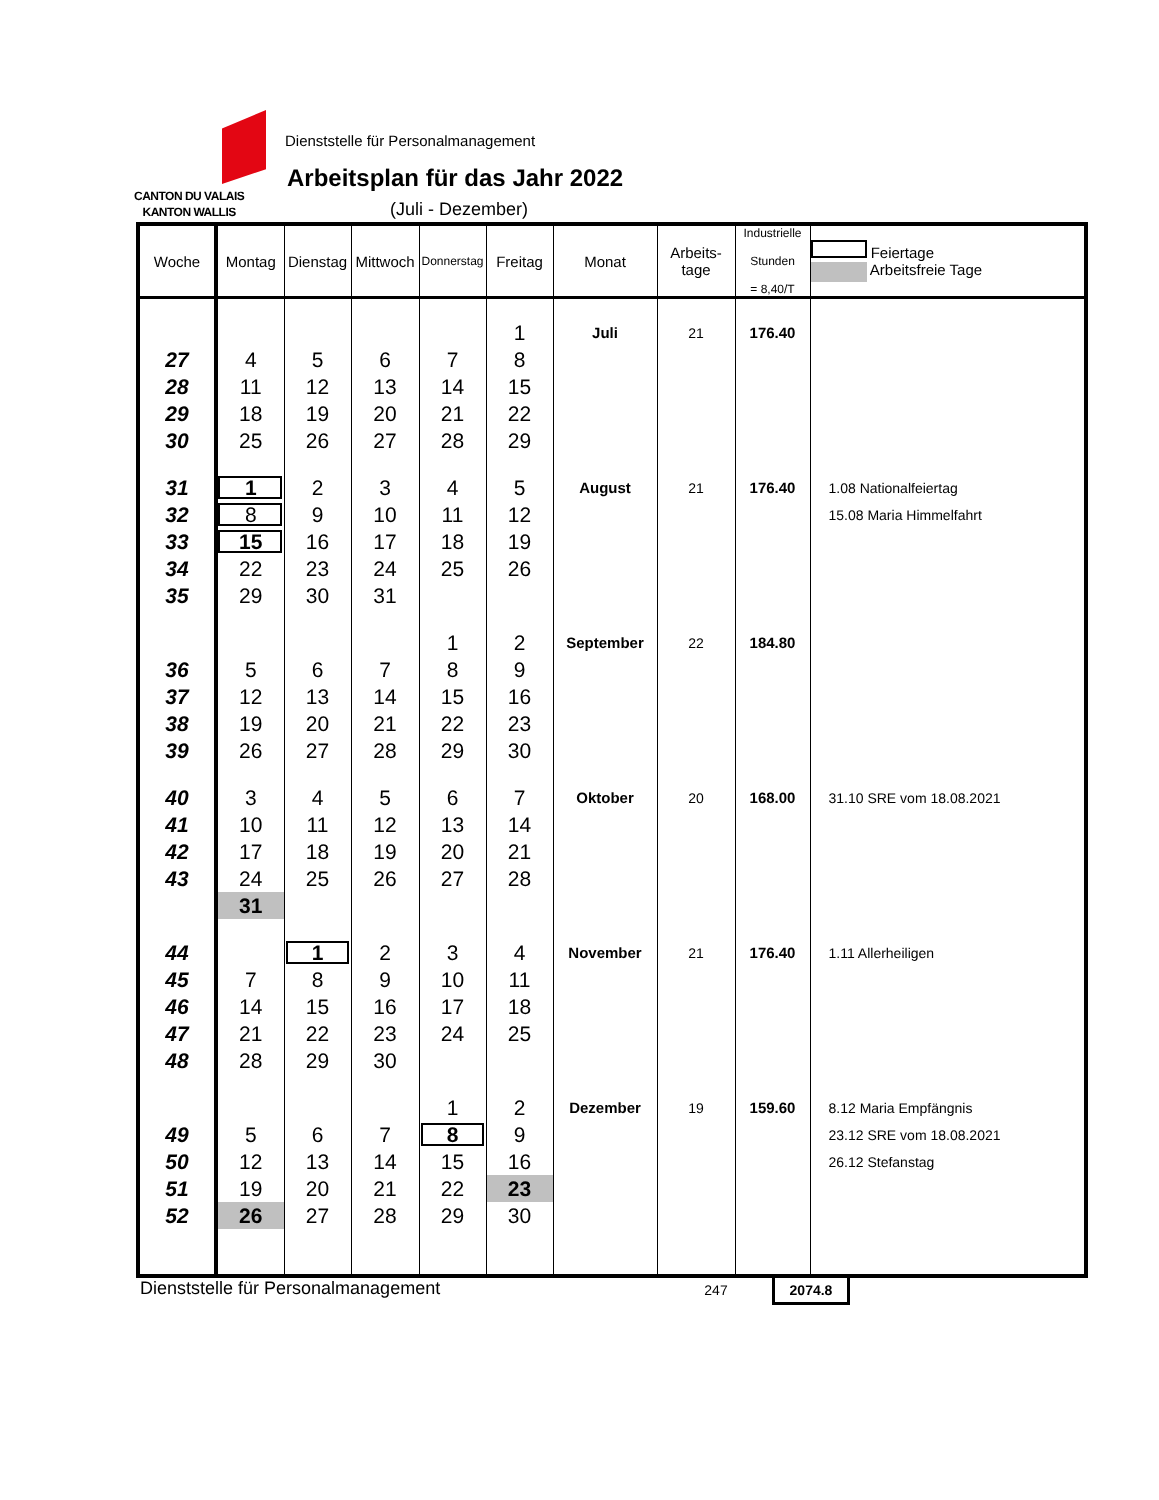CANTON DU VALAIS
KANTON WALLIS
Dienststelle für Personalmanagement
Arbeitsplan für das Jahr 2022
(Juli - Dezember)
| Woche | Montag | Dienstag | Mittwoch | Donnerstag | Freitag | Monat | Arbeits- tage | Industrielle Stunden = 8,40/T | Feiertage Arbeitsfreie Tage |
| --- | --- | --- | --- | --- | --- | --- | --- | --- | --- |
| | | | | | 1 | Juli | 21 | 176.40 | |
| 27 | 4 | 5 | 6 | 7 | 8 | | | | |
| 28 | 11 | 12 | 13 | 14 | 15 | | | | |
| 29 | 18 | 19 | 20 | 21 | 22 | | | | |
| 30 | 25 | 26 | 27 | 28 | 29 | | | | |
| 31 | 1 | 2 | 3 | 4 | 5 | August | 21 | 176.40 | 1.08 Nationalfeiertag |
| 32 | 8 | 9 | 10 | 11 | 12 | | | | 15.08 Maria Himmelfahrt |
| 33 | 15 | 16 | 17 | 18 | 19 | | | | |
| 34 | 22 | 23 | 24 | 25 | 26 | | | | |
| 35 | 29 | 30 | 31 | | | | | | |
| | | | | 1 | 2 | September | 22 | 184.80 | |
| 36 | 5 | 6 | 7 | 8 | 9 | | | | |
| 37 | 12 | 13 | 14 | 15 | 16 | | | | |
| 38 | 19 | 20 | 21 | 22 | 23 | | | | |
| 39 | 26 | 27 | 28 | 29 | 30 | | | | |
| 40 | 3 | 4 | 5 | 6 | 7 | Oktober | 20 | 168.00 | 31.10 SRE vom 18.08.2021 |
| 41 | 10 | 11 | 12 | 13 | 14 | | | | |
| 42 | 17 | 18 | 19 | 20 | 21 | | | | |
| 43 | 24 | 25 | 26 | 27 | 28 | | | | |
| | 31 | | | | | | | | |
| 44 | | 1 | 2 | 3 | 4 | November | 21 | 176.40 | 1.11 Allerheiligen |
| 45 | 7 | 8 | 9 | 10 | 11 | | | | |
| 46 | 14 | 15 | 16 | 17 | 18 | | | | |
| 47 | 21 | 22 | 23 | 24 | 25 | | | | |
| 48 | 28 | 29 | 30 | | | | | | |
| | | | | 1 | 2 | Dezember | 19 | 159.60 | 8.12 Maria Empfängnis |
| 49 | 5 | 6 | 7 | 8 | 9 | | | | 23.12 SRE vom 18.08.2021 |
| 50 | 12 | 13 | 14 | 15 | 16 | | | | 26.12 Stefanstag |
| 51 | 19 | 20 | 21 | 22 | 23 | | | | |
| 52 | 26 | 27 | 28 | 29 | 30 | | | | |
Dienststelle für Personalmanagement
247 2074.8